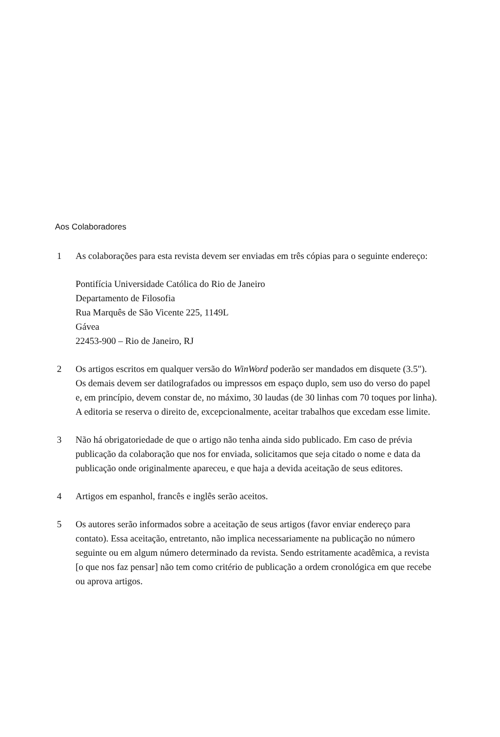Aos Colaboradores
1 As colaborações para esta revista devem ser enviadas em três cópias para o seguinte endereço:
Pontifícia Universidade Católica do Rio de Janeiro
Departamento de Filosofia
Rua Marquês de São Vicente 225, 1149L
Gávea
22453-900 – Rio de Janeiro, RJ
2 Os artigos escritos em qualquer versão do WinWord poderão ser mandados em disquete (3.5"). Os demais devem ser datilografados ou impressos em espaço duplo, sem uso do verso do papel e, em princípio, devem constar de, no máximo, 30 laudas (de 30 linhas com 70 toques por linha). A editoria se reserva o direito de, excepcionalmente, aceitar trabalhos que excedam esse limite.
3 Não há obrigatoriedade de que o artigo não tenha ainda sido publicado. Em caso de prévia publicação da colaboração que nos for enviada, solicitamos que seja citado o nome e data da publicação onde originalmente apareceu, e que haja a devida aceitação de seus editores.
4 Artigos em espanhol, francês e inglês serão aceitos.
5 Os autores serão informados sobre a aceitação de seus artigos (favor enviar endereço para contato). Essa aceitação, entretanto, não implica necessariamente na publicação no número seguinte ou em algum número determinado da revista. Sendo estritamente acadêmica, a revista [o que nos faz pensar] não tem como critério de publicação a ordem cronológica em que recebe ou aprova artigos.